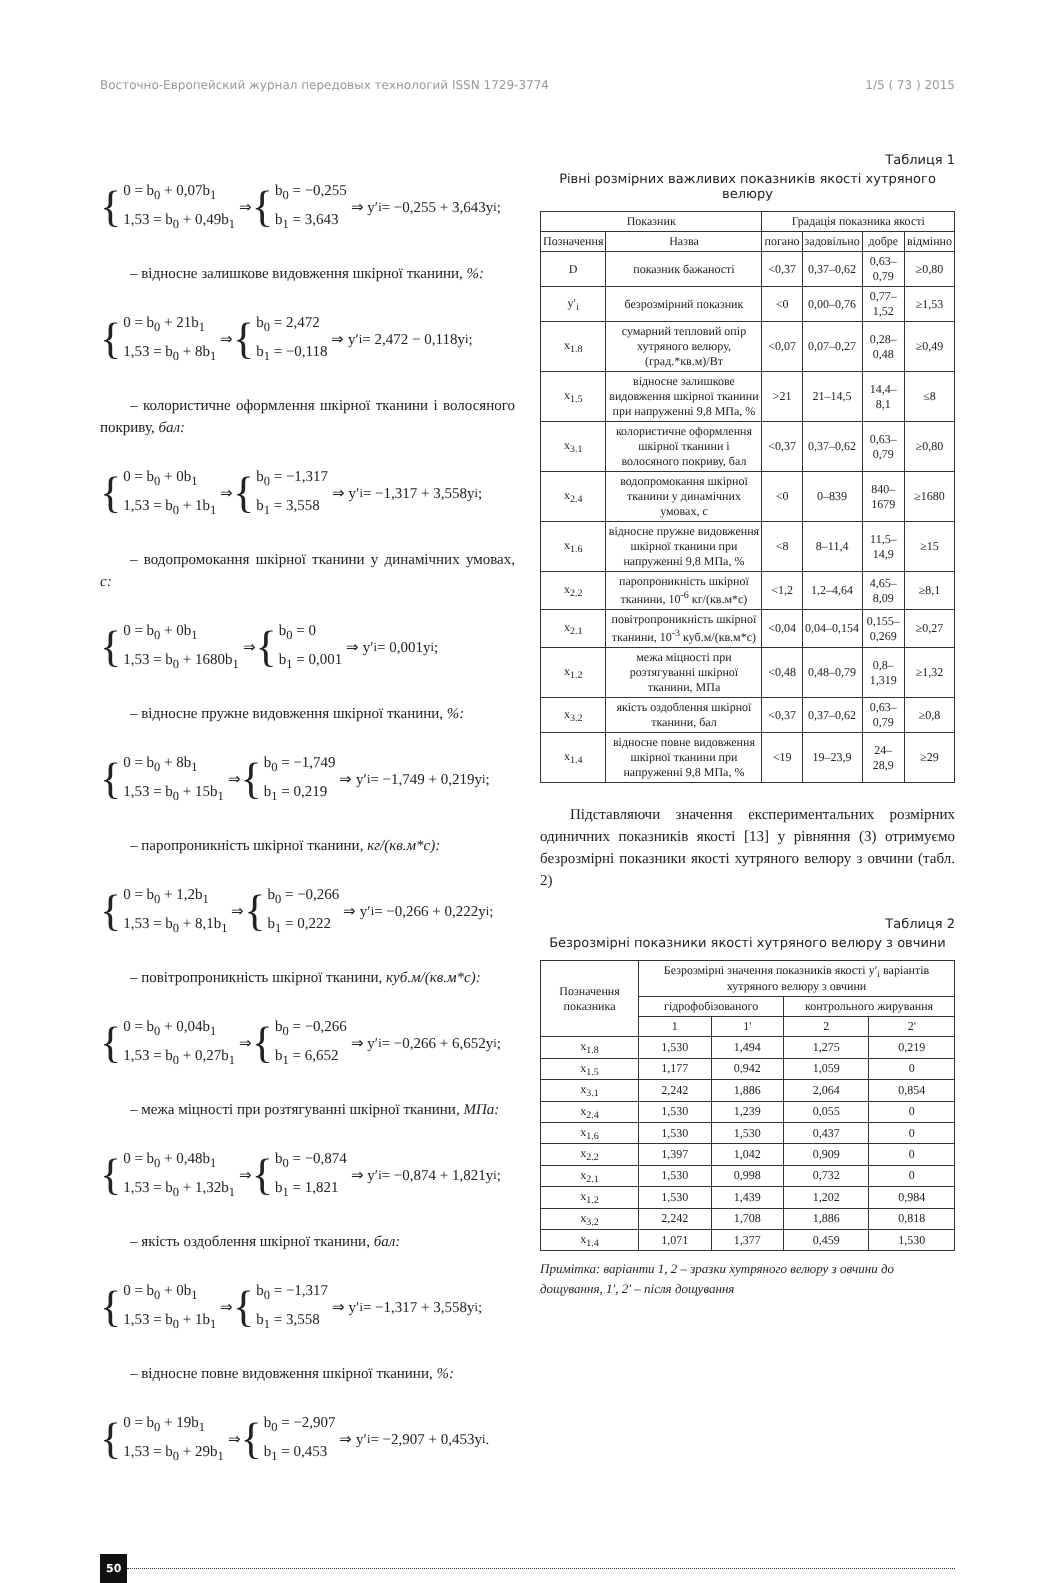Восточно-Европейский журнал передовых технологий ISSN 1729-3774 1/5 ( 73 ) 2015
{ 0 = b<sub>0</sub> + 0,07b<sub>1</sub>
1,53 = b<sub>0</sub> + 0,49b<sub>1</sub> ⇒ { b<sub>0</sub> = −0,255
b<sub>1</sub> = 3,643 ⇒ y′<sub>i</sub> = −0,255 + 3,643y<sub>i</sub> ;
– відносне залишкове видовження шкірної тканини, %:
{ 0 = b<sub>0</sub> + 21b<sub>1</sub>
1,53 = b<sub>0</sub> + 8b<sub>1</sub> ⇒ { b<sub>0</sub> = 2,472
b<sub>1</sub> = −0,118 ⇒ y′<sub>i</sub> = 2,472 − 0,118y<sub>i</sub> ;
– колористичне оформлення шкірної тканини і волосяного покриву, бал:
{ 0 = b<sub>0</sub> + 0b<sub>1</sub>
1,53 = b<sub>0</sub> + 1b<sub>1</sub> ⇒ { b<sub>0</sub> = −1,317
b<sub>1</sub> = 3,558 ⇒ y′<sub>i</sub> = −1,317 + 3,558y<sub>i</sub> ;
– водопромокання шкірної тканини у динамічних умовах, с:
{ 0 = b<sub>0</sub> + 0b<sub>1</sub>
1,53 = b<sub>0</sub> + 1680b<sub>1</sub> ⇒ { b<sub>0</sub> = 0
b<sub>1</sub> = 0,001 ⇒ y′<sub>i</sub> = 0,001y<sub>i</sub> ;
– відносне пружне видовження шкірної тканини, %:
{ 0 = b<sub>0</sub> + 8b<sub>1</sub>
1,53 = b<sub>0</sub> + 15b<sub>1</sub> ⇒ { b<sub>0</sub> = −1,749
b<sub>1</sub> = 0,219 ⇒ y′<sub>i</sub> = −1,749 + 0,219y<sub>i</sub> ;
– паропроникність шкірної тканини, кг/(кв.м*с):
{ 0 = b<sub>0</sub> + 1,2b<sub>1</sub>
1,53 = b<sub>0</sub> + 8,1b<sub>1</sub> ⇒ { b<sub>0</sub> = −0,266
b<sub>1</sub> = 0,222 ⇒ y′<sub>i</sub> = −0,266 + 0,222y<sub>i</sub> ;
– повітропроникність шкірної тканини, куб.м/(кв.м*с):
{ 0 = b<sub>0</sub> + 0,04b<sub>1</sub>
1,53 = b<sub>0</sub> + 0,27b<sub>1</sub> ⇒ { b<sub>0</sub> = −0,266
b<sub>1</sub> = 6,652 ⇒ y′<sub>i</sub> = −0,266 + 6,652y<sub>i</sub> ;
– межа міцності при розтягуванні шкірної тканини, МПа:
{ 0 = b<sub>0</sub> + 0,48b<sub>1</sub>
1,53 = b<sub>0</sub> + 1,32b<sub>1</sub> ⇒ { b<sub>0</sub> = −0,874
b<sub>1</sub> = 1,821 ⇒ y′<sub>i</sub> = −0,874 + 1,821y<sub>i</sub> ;
– якість оздоблення шкірної тканини, бал:
{ 0 = b<sub>0</sub> + 0b<sub>1</sub>
1,53 = b<sub>0</sub> + 1b<sub>1</sub> ⇒ { b<sub>0</sub> = −1,317
b<sub>1</sub> = 3,558 ⇒ y′<sub>i</sub> = −1,317 + 3,558y<sub>i</sub> ;
– відносне повне видовження шкірної тканини, %:
{ 0 = b<sub>0</sub> + 19b<sub>1</sub>
1,53 = b<sub>0</sub> + 29b<sub>1</sub> ⇒ { b<sub>0</sub> = −2,907
b<sub>1</sub> = 0,453 ⇒ y′<sub>i</sub> = −2,907 + 0,453y<sub>i</sub> .
Таблиця 1
Рівні розмірних важливих показників якості хутряного велюру
| Показник | | Градація показника якості | | | |
| --- | --- | --- | --- | --- | --- |
| Позначення | Назва | погано | задовільно | добре | відмінно |
| D | показник бажаності | <0,37 | 0,37–0,62 | 0,63–0,79 | ≥0,80 |
| y′<sub>i</sub> | безрозмірний показник | <0 | 0,00–0,76 | 0,77–1,52 | ≥1,53 |
| x<sub>1.8</sub> | сумарний тепловий опір хутряного велюру, (град.*кв.м)/Вт | <0,07 | 0,07–0,27 | 0,28–0,48 | ≥0,49 |
| x<sub>1.5</sub> | відносне залишкове видовження шкірної тканини при напруженні 9,8 МПа, % | >21 | 21–14,5 | 14,4–8,1 | ≤8 |
| x<sub>3.1</sub> | колористичне оформлення шкірної тканини і волосяного покриву, бал | <0,37 | 0,37–0,62 | 0,63–0,79 | ≥0,80 |
| x<sub>2.4</sub> | водопромокання шкірної тканини у динамічних умовах, с | <0 | 0–839 | 840–1679 | ≥1680 |
| x<sub>1.6</sub> | відносне пружне видовження шкірної тканини при напруженні 9,8 МПа, % | <8 | 8–11,4 | 11,5–14,9 | ≥15 |
| x<sub>2.2</sub> | паропроникність шкірної тканини, 10<sup>-6</sup> кг/(кв.м*с) | <1,2 | 1,2–4,64 | 4,65–8,09 | ≥8,1 |
| x<sub>2.1</sub> | повітропроникність шкірної тканини, 10<sup>-3</sup> куб.м/(кв.м*с) | <0,04 | 0,04–0,154 | 0,155–0,269 | ≥0,27 |
| x<sub>1.2</sub> | межа міцності при розтягуванні шкірної тканини, МПа | <0,48 | 0,48–0,79 | 0,8–1,319 | ≥1,32 |
| x<sub>3.2</sub> | якість оздоблення шкірної тканини, бал | <0,37 | 0,37–0,62 | 0,63–0,79 | ≥0,8 |
| x<sub>1.4</sub> | відносне повне видовження шкірної тканини при напруженні 9,8 МПа, % | <19 | 19–23,9 | 24–28,9 | ≥29 |
Підставляючи значення експериментальних розмірних одиничних показників якості [13] у рівняння (3) отримуємо безрозмірні показники якості хутряного велюру з овчини (табл. 2)
Таблиця 2
Безрозмірні показники якості хутряного велюру з овчини
| Позначення показника | Безрозмірні значення показників якості y′<sub>i</sub> варіантів хутряного велюру з овчини | | | |
| --- | --- | --- | --- | --- |
| | гідрофобізованого | | контрольного жирування | |
| | 1 | 1' | 2 | 2' |
| x<sub>1.8</sub> | 1,530 | 1,494 | 1,275 | 0,219 |
| x<sub>1.5</sub> | 1,177 | 0,942 | 1,059 | 0 |
| x<sub>3.1</sub> | 2,242 | 1,886 | 2,064 | 0,854 |
| x<sub>2.4</sub> | 1,530 | 1,239 | 0,055 | 0 |
| x<sub>1.6</sub> | 1,530 | 1,530 | 0,437 | 0 |
| x<sub>2.2</sub> | 1,397 | 1,042 | 0,909 | 0 |
| x<sub>2.1</sub> | 1,530 | 0,998 | 0,732 | 0 |
| x<sub>1.2</sub> | 1,530 | 1,439 | 1,202 | 0,984 |
| x<sub>3.2</sub> | 2,242 | 1,708 | 1,886 | 0,818 |
| x<sub>1.4</sub> | 1,071 | 1,377 | 0,459 | 1,530 |
Примітка: варіанти 1, 2 – зразки хутряного велюру з овчини до дощування, 1', 2' – після дощування
50